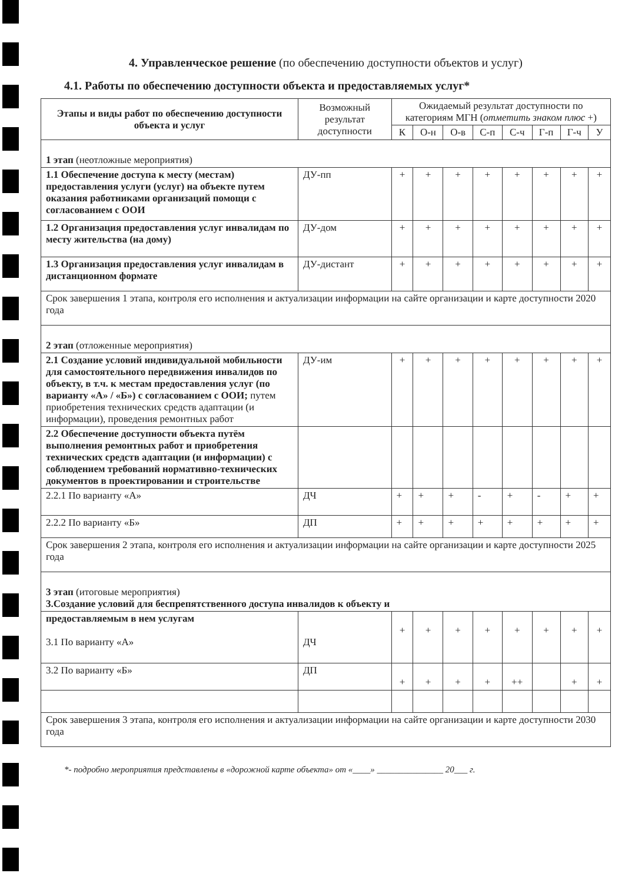4. Управленческое решение (по обеспечению доступности объектов и услуг)
4.1. Работы по обеспечению доступности объекта и предоставляемых услуг*
| Этапы и виды работ по обеспечению доступности объекта и услуг | Возможный результат доступности | Ожидаемый результат доступности по категориям МГН ( отметить знаком плюс +) | | | | | | | |
| --- | --- | --- | --- | --- | --- | --- | --- | --- | --- |
| | | К | О-н | О-в | С-п | С-ч | Г-п | Г-ч | У |
| 1 этап (неотложные мероприятия) | | | | | | | | | |
| 1.1 Обеспечение доступа к месту (местам) предоставления услуги (услуг) на объекте путем оказания работниками организаций помощи с согласованием с ООИ | ДУ-пп | + | + | + | + | + | + | + | + |
| 1.2 Организация предоставления услуг инвалидам по месту жительства (на дому) | ДУ-дом | + | + | + | + | + | + | + | + |
| 1.3 Организация предоставления услуг инвалидам в дистанционном формате | ДУ-дистант | + | + | + | + | + | + | + | + |
| Срок завершения 1 этапа, контроля его исполнения и актуализации информации на сайте организации и карте доступности 2020 года | | | | | | | | | |
| 2 этап (отложенные мероприятия) | | | | | | | | | |
| 2.1 Создание условий индивидуальной мобильности для самостоятельного передвижения инвалидов по объекту, в т.ч. к местам предоставления услуг (по варианту «А» / «Б») с согласованием с ООИ; путем приобретения технических средств адаптации (и информации), проведения ремонтных работ | ДУ-им | + | + | + | + | + | + | + | + |
| 2.2 Обеспечение доступности объекта путём выполнения ремонтных работ и приобретения технических средств адаптации (и информации) с соблюдением требований нормативно-технических документов в проектировании и строительстве | | | | | | | | | |
| 2.2.1 По варианту «А» | ДЧ | + | + | + | - | + | - | + | + |
| 2.2.2 По варианту «Б» | ДП | + | + | + | + | + | + | + | + |
| Срок завершения 2 этапа, контроля его исполнения и актуализации информации на сайте организации и карте доступности 2025 года | | | | | | | | | |
| 3 этап (итоговые мероприятия) 3.Создание условий для беспрепятственного доступа инвалидов к объекту и | | | | | | | | | |
| предоставляемым в нем услугам 3.1 По варианту «А» | ДЧ | + | + | + | + | + | + | + | + |
| 3.2 По варианту «Б» | ДП | + | + | + | + | ++ | | + | + |
| Срок завершения 3 этапа, контроля его исполнения и актуализации информации на сайте организации и карте доступности 2030 года | | | | | | | | | |
*- подробно мероприятия представлены в «дорожной карте объекта» от «____» _______________ 20___ г.